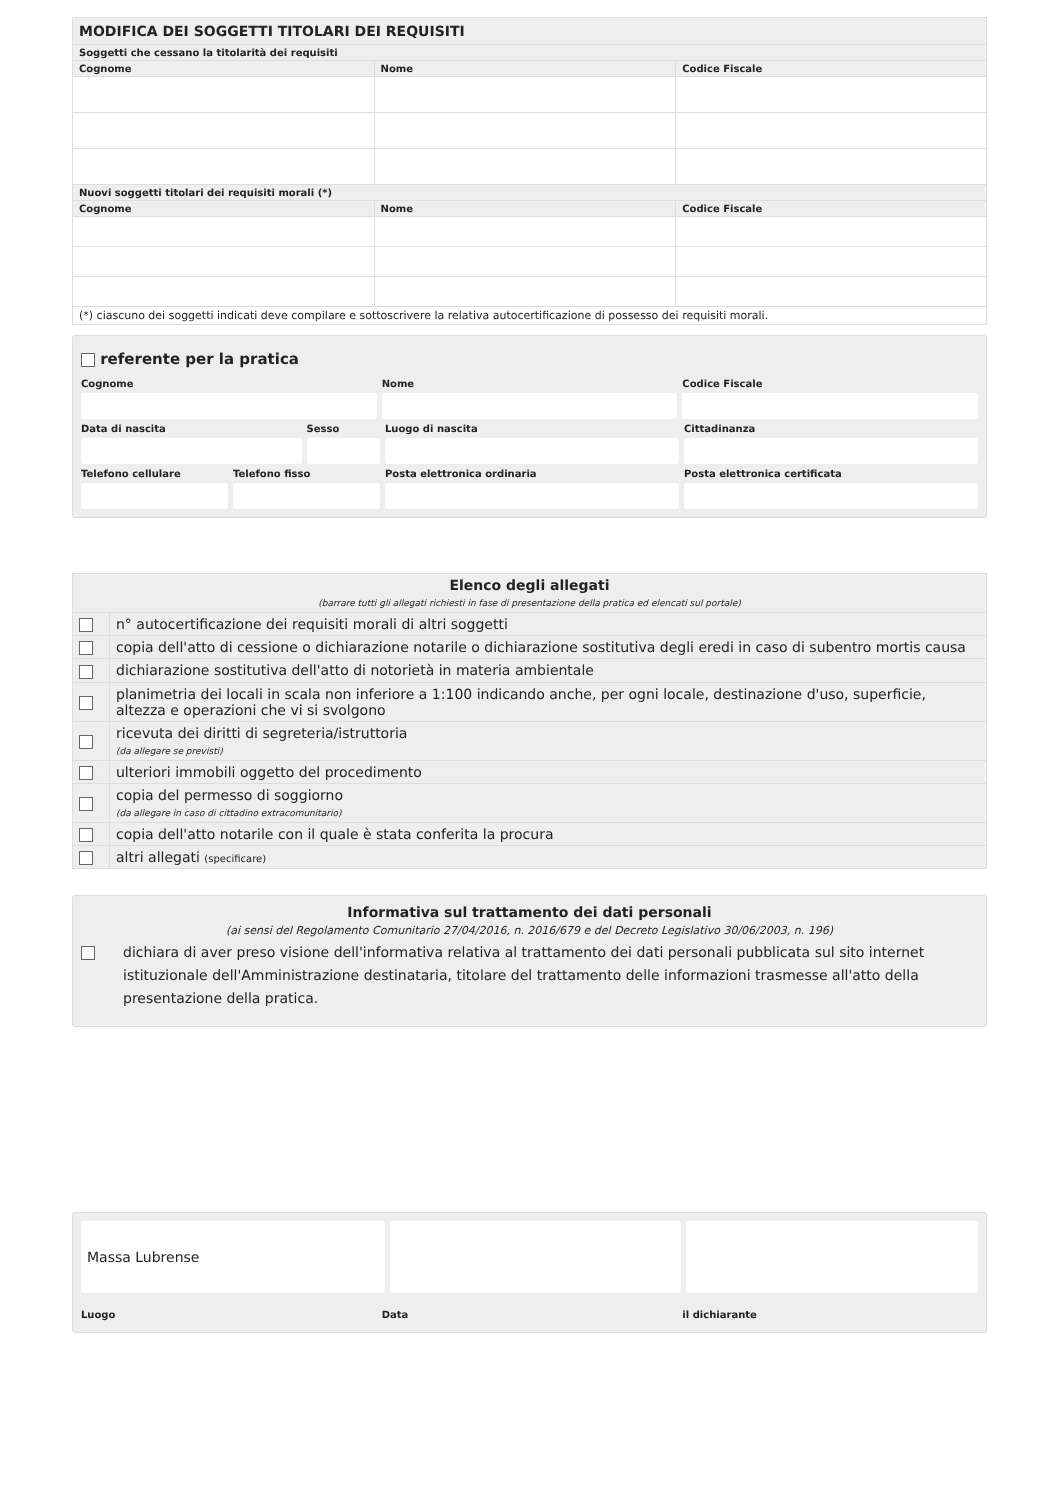| MODIFICA DEI SOGGETTI TITOLARI DEI REQUISITI | | |
| Soggetti che cessano la titolarità dei requisiti | | |
| Cognome | Nome | Codice Fiscale |
| Nuovi soggetti titolari dei requisiti morali (*) | | |
| Cognome | Nome | Codice Fiscale |
| (*) ciascuno dei soggetti indicati deve compilare e sottoscrivere la relativa autocertificazione di possesso dei requisiti morali. | | |
referente per la pratica
Cognome Nome Codice Fiscale
Data di nascita Sesso Luogo di nascita Cittadinanza
Telefono cellulare Telefono fisso Posta elettronica ordinaria Posta elettronica certificata
| Elenco degli allegati (barrare tutti gli allegati richiesti in fase di presentazione della pratica ed elencati sul portale) | |
| | n° autocertificazione dei requisiti morali di altri soggetti |
| | copia dell'atto di cessione o dichiarazione notarile o dichiarazione sostitutiva degli eredi in caso di subentro mortis causa |
| | dichiarazione sostitutiva dell'atto di notorietà in materia ambientale |
| | planimetria dei locali in scala non inferiore a 1:100 indicando anche, per ogni locale, destinazione d'uso, superficie, altezza e operazioni che vi si svolgono |
| | ricevuta dei diritti di segreteria/istruttoria (da allegare se previsti) |
| | ulteriori immobili oggetto del procedimento |
| | copia del permesso di soggiorno (da allegare in caso di cittadino extracomunitario) |
| | copia dell'atto notarile con il quale è stata conferita la procura |
| | altri allegati (specificare) |
Informativa sul trattamento dei dati personali
(ai sensi del Regolamento Comunitario 27/04/2016, n. 2016/679 e del Decreto Legislativo 30/06/2003, n. 196)
dichiara di aver preso visione dell'informativa relativa al trattamento dei dati personali pubblicata sul sito internet istituzionale dell'Amministrazione destinataria, titolare del trattamento delle informazioni trasmesse all'atto della presentazione della pratica.
Massa Lubrense
Luogo Data il dichiarante